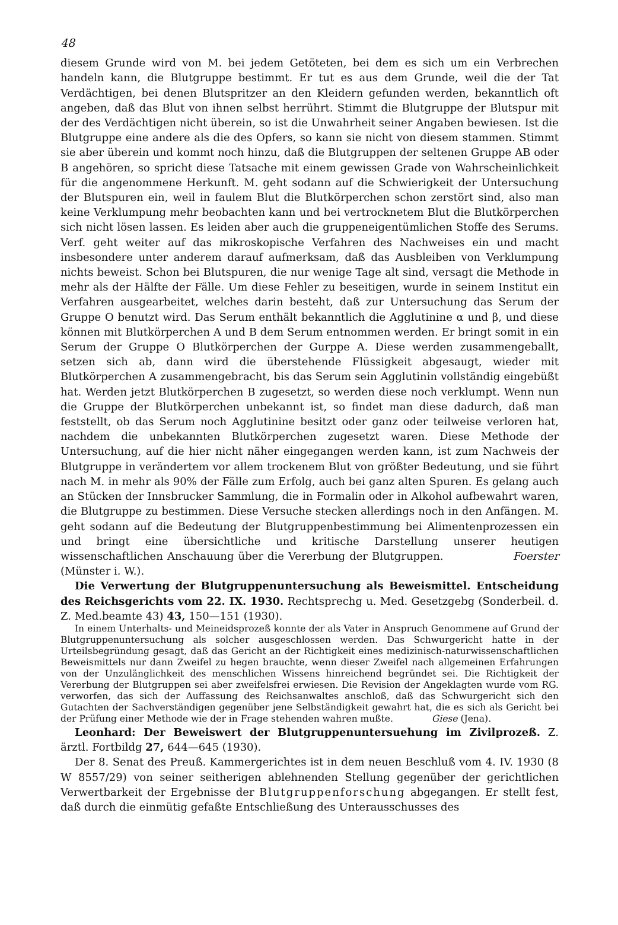48
diesem Grunde wird von M. bei jedem Getöteten, bei dem es sich um ein Verbrechen handeln kann, die Blutgruppe bestimmt. Er tut es aus dem Grunde, weil die der Tat Verdächtigen, bei denen Blutspritzer an den Kleidern gefunden werden, bekanntlich oft angeben, daß das Blut von ihnen selbst herrührt. Stimmt die Blutgruppe der Blutspur mit der des Verdächtigen nicht überein, so ist die Unwahrheit seiner Angaben bewiesen. Ist die Blutgruppe eine andere als die des Opfers, so kann sie nicht von diesem stammen. Stimmt sie aber überein und kommt noch hinzu, daß die Blutgruppen der seltenen Gruppe AB oder B angehören, so spricht diese Tatsache mit einem gewissen Grade von Wahrscheinlichkeit für die angenommene Herkunft. M. geht sodann auf die Schwierigkeit der Untersuchung der Blutspuren ein, weil in faulem Blut die Blutkörperchen schon zerstört sind, also man keine Verklumpung mehr beobachten kann und bei vertrocknetem Blut die Blutkörperchen sich nicht lösen lassen. Es leiden aber auch die gruppeneigentümlichen Stoffe des Serums. Verf. geht weiter auf das mikroskopische Verfahren des Nachweises ein und macht insbesondere unter anderem darauf aufmerksam, daß das Ausbleiben von Verklumpung nichts beweist. Schon bei Blutspuren, die nur wenige Tage alt sind, versagt die Methode in mehr als der Hälfte der Fälle. Um diese Fehler zu beseitigen, wurde in seinem Institut ein Verfahren ausgearbeitet, welches darin besteht, daß zur Untersuchung das Serum der Gruppe O benutzt wird. Das Serum enthält bekanntlich die Agglutinine α und β, und diese können mit Blutkörperchen A und B dem Serum entnommen werden. Er bringt somit in ein Serum der Gruppe O Blutkörperchen der Gurppe A. Diese werden zusammengeballt, setzen sich ab, dann wird die überstehende Flüssigkeit abgesaugt, wieder mit Blutkörperchen A zusammengebracht, bis das Serum sein Agglutinin vollständig eingebüßt hat. Werden jetzt Blutkörperchen B zugesetzt, so werden diese noch verklumpt. Wenn nun die Gruppe der Blutkörperchen unbekannt ist, so findet man diese dadurch, daß man feststellt, ob das Serum noch Agglutinine besitzt oder ganz oder teilweise verloren hat, nachdem die unbekannten Blutkörperchen zugesetzt waren. Diese Methode der Untersuchung, auf die hier nicht näher eingegangen werden kann, ist zum Nachweis der Blutgruppe in verändertem vor allem trockenem Blut von größter Bedeutung, und sie führt nach M. in mehr als 90% der Fälle zum Erfolg, auch bei ganz alten Spuren. Es gelang auch an Stücken der Innsbrucker Sammlung, die in Formalin oder in Alkohol aufbewahrt waren, die Blutgruppe zu bestimmen. Diese Versuche stecken allerdings noch in den Anfängen. M. geht sodann auf die Bedeutung der Blutgruppenbestimmung bei Alimentenprozessen ein und bringt eine übersichtliche und kritische Darstellung unserer heutigen wissenschaftlichen Anschauung über die Vererbung der Blutgruppen. Foerster (Münster i. W.).
Die Verwertung der Blutgruppenuntersuchung als Beweismittel. Entscheidung des Reichsgerichts vom 22. IX. 1930. Rechtsprechg u. Med. Gesetzgebg (Sonderbeil. d. Z. Med.beamte 43) 43, 150—151 (1930).
In einem Unterhalts- und Meineidsprozeß konnte der als Vater in Anspruch Genommene auf Grund der Blutgruppenuntersuchung als solcher ausgeschlossen werden. Das Schwurgericht hatte in der Urteilsbegründung gesagt, daß das Gericht an der Richtigkeit eines medizinisch-naturwissenschaftlichen Beweismittels nur dann Zweifel zu hegen brauchte, wenn dieser Zweifel nach allgemeinen Erfahrungen von der Unzulänglichkeit des menschlichen Wissens hinreichend begründet sei. Die Richtigkeit der Vererbung der Blutgruppen sei aber zweifelsfrei erwiesen. Die Revision der Angeklagten wurde vom RG. verworfen, das sich der Auffassung des Reichsanwaltes anschloß, daß das Schwurgericht sich den Gutachten der Sachverständigen gegenüber jene Selbständigkeit gewahrt hat, die es sich als Gericht bei der Prüfung einer Methode wie der in Frage stehenden wahren mußte. Giese (Jena).
Leonhard: Der Beweiswert der Blutgruppenuntersuehung im Zivilprozeß. Z. ärztl. Fortbildg 27, 644—645 (1930).
Der 8. Senat des Preuß. Kammergerichtes ist in dem neuen Beschluß vom 4. IV. 1930 (8 W 8557/29) von seiner seitherigen ablehnenden Stellung gegenüber der gerichtlichen Verwertbarkeit der Ergebnisse der Blutgruppenforschung abgegangen. Er stellt fest, daß durch die einmütig gefaßte Entschließung des Unterausschusses des